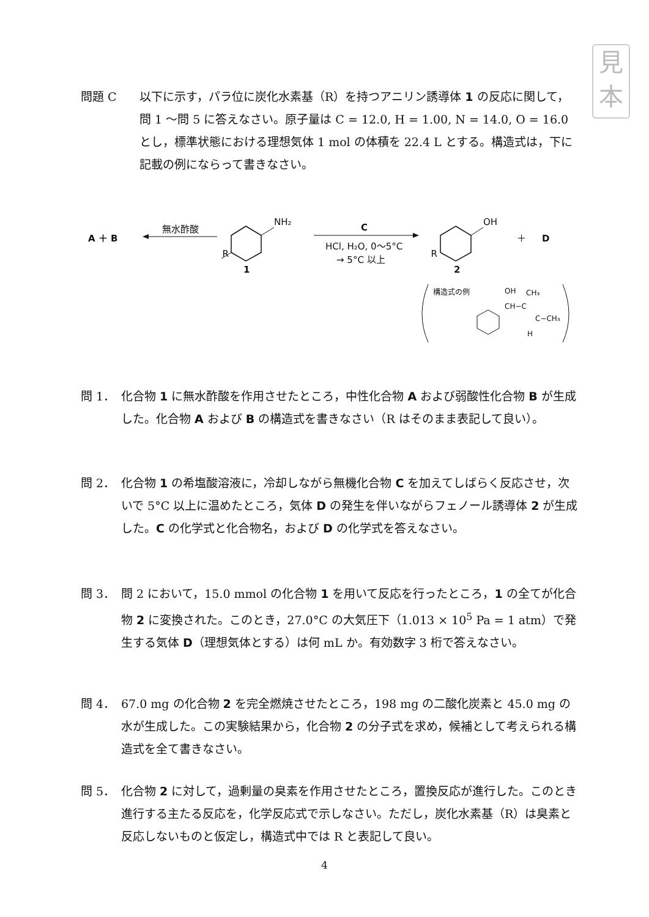見
本
問題 C 以下に示す，パラ位に炭化水素基（R）を持つアニリン誘導体 1 の反応に関して，問 1 〜問 5 に答えなさい。原子量は C = 12.0, H = 1.00, N = 14.0, O = 16.0 とし，標準状態における理想気体 1 mol の体積を 22.4 L とする。構造式は，下に記載の例にならって書きなさい。
A ＋ B
無水酢酸
NH₂
R
1
C
HCl, H₂O, 0〜5°C
→ 5°C 以上
OH
R
2
＋
D
構造式の例
OH
CH₃
CH−C
C−CH₃
H
問 1． 化合物 1 に無水酢酸を作用させたところ，中性化合物 A および弱酸性化合物 B が生成した。化合物 A および B の構造式を書きなさい（R はそのまま表記して良い）。
問 2． 化合物 1 の希塩酸溶液に，冷却しながら無機化合物 C を加えてしばらく反応させ，次いで 5°C 以上に温めたところ，気体 D の発生を伴いながらフェノール誘導体 2 が生成した。C の化学式と化合物名，および D の化学式を答えなさい。
問 3． 問 2 において，15.0 mmol の化合物 1 を用いて反応を行ったところ，1 の全てが化合物 2 に変換された。このとき，27.0°C の大気圧下（1.013 × 10<sup>5</sup> Pa = 1 atm）で発生する気体 D（理想気体とする）は何 mL か。有効数字 3 桁で答えなさい。
問 4． 67.0 mg の化合物 2 を完全燃焼させたところ，198 mg の二酸化炭素と 45.0 mg の水が生成した。この実験結果から，化合物 2 の分子式を求め，候補として考えられる構造式を全て書きなさい。
問 5． 化合物 2 に対して，過剰量の臭素を作用させたところ，置換反応が進行した。このとき進行する主たる反応を，化学反応式で示しなさい。ただし，炭化水素基（R）は臭素と反応しないものと仮定し，構造式中では R と表記して良い。
4